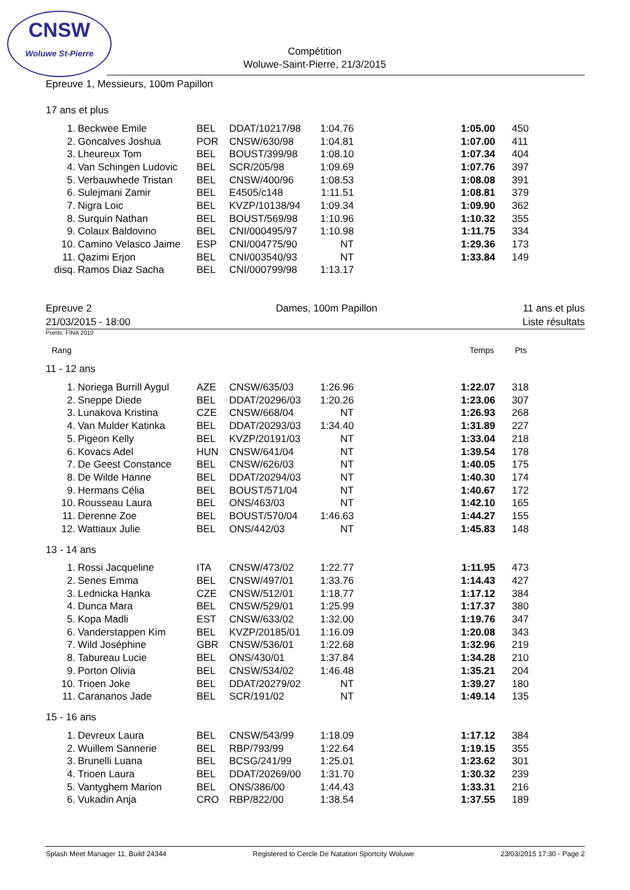CNSW
Woluwe St-Pierre
Compétition
Woluwe-Saint-Pierre, 21/3/2015
Epreuve 1, Messieurs, 100m Papillon
17 ans et plus
| 1. | Beckwee Emile | BEL | DDAT/10217/98 | 1:04.76 | | 1:05.00 | 450 |
| 2. | Goncalves Joshua | POR | CNSW/630/98 | 1:04.81 | | 1:07.00 | 411 |
| 3. | Lheureux Tom | BEL | BOUST/399/98 | 1:08.10 | | 1:07.34 | 404 |
| 4. | Van Schingen Ludovic | BEL | SCR/205/98 | 1:09.69 | | 1:07.76 | 397 |
| 5. | Verbauwhede Tristan | BEL | CNSW/400/96 | 1:08.53 | | 1:08.08 | 391 |
| 6. | Sulejmani Zamir | BEL | E4505/c148 | 1:11.51 | | 1:08.81 | 379 |
| 7. | Nigra Loic | BEL | KVZP/10138/94 | 1:09.34 | | 1:09.90 | 362 |
| 8. | Surquin Nathan | BEL | BOUST/569/98 | 1:10.96 | | 1:10.32 | 355 |
| 9. | Colaux Baldovino | BEL | CNI/000495/97 | 1:10.98 | | 1:11.75 | 334 |
| 10. | Camino Velasco Jaime | ESP | CNI/004775/90 | NT | | 1:29.36 | 173 |
| 11. | Qazimi Erjon | BEL | CNI/003540/93 | NT | | 1:33.84 | 149 |
| disq. | Ramos Diaz Sacha | BEL | CNI/000799/98 | 1:13.17 | | | |
Epreuve 2
21/03/2015 - 18:00
Dames, 100m Papillon 11 ans et plus
Liste résultats
Points: FINA 2010
Rang Temps Pts
11 - 12 ans
| 1. | Noriega Burrill Aygul | AZE | CNSW/635/03 | 1:26.96 | | 1:22.07 | 318 |
| 2. | Sneppe Diede | BEL | DDAT/20296/03 | 1:20.26 | | 1:23.06 | 307 |
| 3. | Lunakova Kristina | CZE | CNSW/668/04 | NT | | 1:26.93 | 268 |
| 4. | Van Mulder Katinka | BEL | DDAT/20293/03 | 1:34.40 | | 1:31.89 | 227 |
| 5. | Pigeon Kelly | BEL | KVZP/20191/03 | NT | | 1:33.04 | 218 |
| 6. | Kovacs Adel | HUN | CNSW/641/04 | NT | | 1:39.54 | 178 |
| 7. | De Geest Constance | BEL | CNSW/626/03 | NT | | 1:40.05 | 175 |
| 8. | De Wilde Hanne | BEL | DDAT/20294/03 | NT | | 1:40.30 | 174 |
| 9. | Hermans Célia | BEL | BOUST/571/04 | NT | | 1:40.67 | 172 |
| 10. | Rousseau Laura | BEL | ONS/463/03 | NT | | 1:42.10 | 165 |
| 11. | Derenne Zoe | BEL | BOUST/570/04 | 1:46.63 | | 1:44.27 | 155 |
| 12. | Wattiaux Julie | BEL | ONS/442/03 | NT | | 1:45.83 | 148 |
13 - 14 ans
| 1. | Rossi Jacqueline | ITA | CNSW/473/02 | 1:22.77 | | 1:11.95 | 473 |
| 2. | Senes Emma | BEL | CNSW/497/01 | 1:33.76 | | 1:14.43 | 427 |
| 3. | Lednicka Hanka | CZE | CNSW/512/01 | 1:18.77 | | 1:17.12 | 384 |
| 4. | Dunca Mara | BEL | CNSW/529/01 | 1:25.99 | | 1:17.37 | 380 |
| 5. | Kopa Madli | EST | CNSW/633/02 | 1:32.00 | | 1:19.76 | 347 |
| 6. | Vanderstappen Kim | BEL | KVZP/20185/01 | 1:16.09 | | 1:20.08 | 343 |
| 7. | Wild Joséphine | GBR | CNSW/536/01 | 1:22.68 | | 1:32.96 | 219 |
| 8. | Tabureau Lucie | BEL | ONS/430/01 | 1:37.84 | | 1:34.28 | 210 |
| 9. | Porton Olivia | BEL | CNSW/534/02 | 1:46.48 | | 1:35.21 | 204 |
| 10. | Trioen Joke | BEL | DDAT/20279/02 | NT | | 1:39.27 | 180 |
| 11. | Carananos Jade | BEL | SCR/191/02 | NT | | 1:49.14 | 135 |
15 - 16 ans
| 1. | Devreux Laura | BEL | CNSW/543/99 | 1:18.09 | | 1:17.12 | 384 |
| 2. | Wuillem Sannerie | BEL | RBP/793/99 | 1:22.64 | | 1:19.15 | 355 |
| 3. | Brunelli Luana | BEL | BCSG/241/99 | 1:25.01 | | 1:23.62 | 301 |
| 4. | Trioen Laura | BEL | DDAT/20269/00 | 1:31.70 | | 1:30.32 | 239 |
| 5. | Vantyghem Marion | BEL | ONS/386/00 | 1:44.43 | | 1:33.31 | 216 |
| 6. | Vukadin Anja | CRO | RBP/822/00 | 1:38.54 | | 1:37.55 | 189 |
Splash Meet Manager 11, Build 24344 Registered to Cercle De Natation Sportcity Woluwe 23/03/2015 17:30 - Page 2